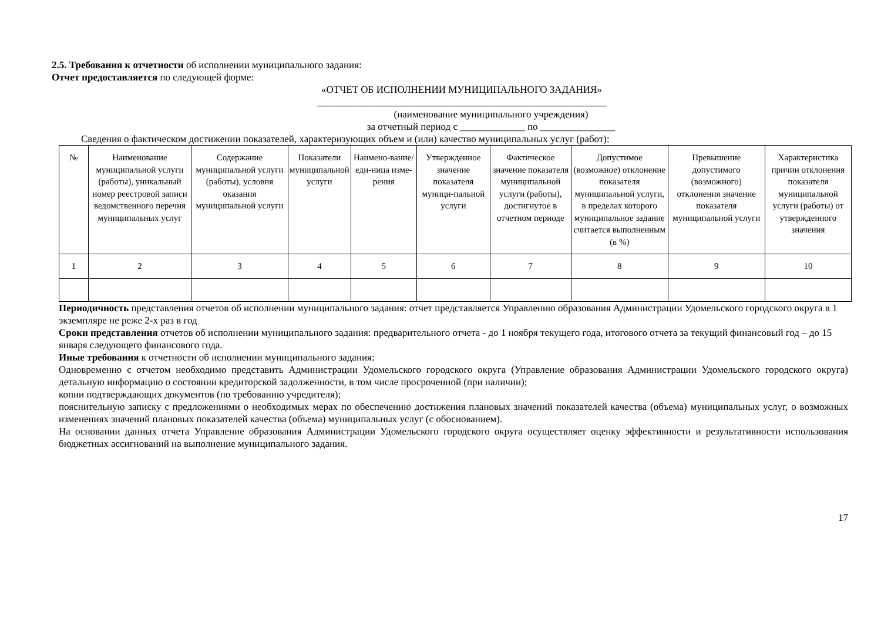2.5. Требования к отчетности об исполнении муниципального задания:
Отчет предоставляется по следующей форме:
«ОТЧЕТ ОБ ИСПОЛНЕНИИ МУНИЦИПАЛЬНОГО ЗАДАНИЯ»
__________________________________________________________
(наименование муниципального учреждения)
за отчетный период с _____________ по _______________
Сведения о фактическом достижении показателей, характеризующих объем и (или) качество муниципальных услуг (работ):
| № | Наименование муниципальной услуги (работы), уникальный номер реестровой записи ведомственного перечня муниципальных услуг | Содержание муниципальной услуги (работы), условия оказания муниципальной услуги | Показатели муниципальной услуги | Наимено-вание/еди-ница изме-рения | Утвержденное значение показателя муници-пальной услуги | Фактическое значение показателя муниципальной услуги (работы), достигнутое в отчетном периоде | Допустимое (возможное) отклонение показателя муниципальной услуги, в пределах которого муниципальное задание считается выполненным (в %) | Превышение допустимого (возможного) отклонения значение показателя муниципальной услуги | Характеристика причин отклонения показателя муниципальной услуги (работы) от утвержденного значения |
| --- | --- | --- | --- | --- | --- | --- | --- | --- | --- |
| 1 | 2 | 3 | 4 | 5 | 6 | 7 | 8 | 9 | 10 |
Периодичность представления отчетов об исполнении муниципального задания: отчет представляется Управлению образования Администрации Удомельского городского округа в 1 экземпляре не реже 2-х раз в год
Сроки представления отчетов об исполнении муниципального задания: предварительного отчета - до 1 ноября текущего года, итогового отчета за текущий финансовый год – до 15 января следующего финансового года.
Иные требования к отчетности об исполнении муниципального задания:
Одновременно с отчетом необходимо представить Администрации Удомельского городского округа (Управление образования Администрации Удомельского городского округа) детальную информацию о состоянии кредиторской задолженности, в том числе просроченной (при наличии);
копии подтверждающих документов (по требованию учредителя);
пояснительную записку с предложениями о необходимых мерах по обеспечению достижения плановых значений показателей качества (объема) муниципальных услуг, о возможных изменениях значений плановых показателей качества (объема) муниципальных услуг (с обоснованием).
На основании данных отчета Управление образования Администрации Удомельского городского округа осуществляет оценку эффективности и результативности использования бюджетных ассигнований на выполнение муниципального задания.
17